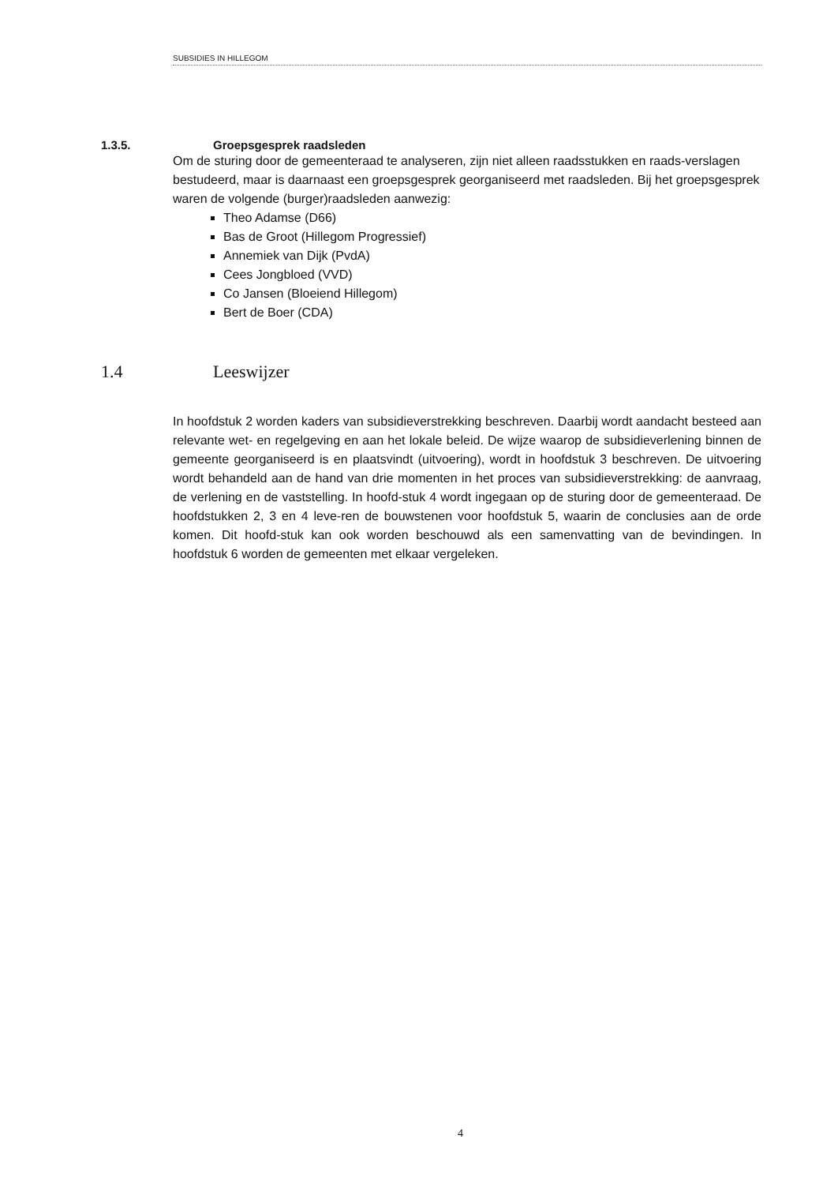SUBSIDIES IN HILLEGOM
1.3.5. Groepsgesprek raadsleden
Om de sturing door de gemeenteraad te analyseren, zijn niet alleen raadsstukken en raads-verslagen bestudeerd, maar is daarnaast een groepsgesprek georganiseerd met raadsleden. Bij het groepsgesprek waren de volgende (burger)raadsleden aanwezig:
Theo Adamse (D66)
Bas de Groot (Hillegom Progressief)
Annemiek van Dijk (PvdA)
Cees Jongbloed (VVD)
Co Jansen (Bloeiend Hillegom)
Bert de Boer (CDA)
1.4 Leeswijzer
In hoofdstuk 2 worden kaders van subsidieverstrekking beschreven. Daarbij wordt aandacht besteed aan relevante wet- en regelgeving en aan het lokale beleid. De wijze waarop de subsidieverlening binnen de gemeente georganiseerd is en plaatsvindt (uitvoering), wordt in hoofdstuk 3 beschreven. De uitvoering wordt behandeld aan de hand van drie momenten in het proces van subsidieverstrekking: de aanvraag, de verlening en de vaststelling. In hoofd-stuk 4 wordt ingegaan op de sturing door de gemeenteraad. De hoofdstukken 2, 3 en 4 leve-ren de bouwstenen voor hoofdstuk 5, waarin de conclusies aan de orde komen. Dit hoofd-stuk kan ook worden beschouwd als een samenvatting van de bevindingen. In hoofdstuk 6 worden de gemeenten met elkaar vergeleken.
4